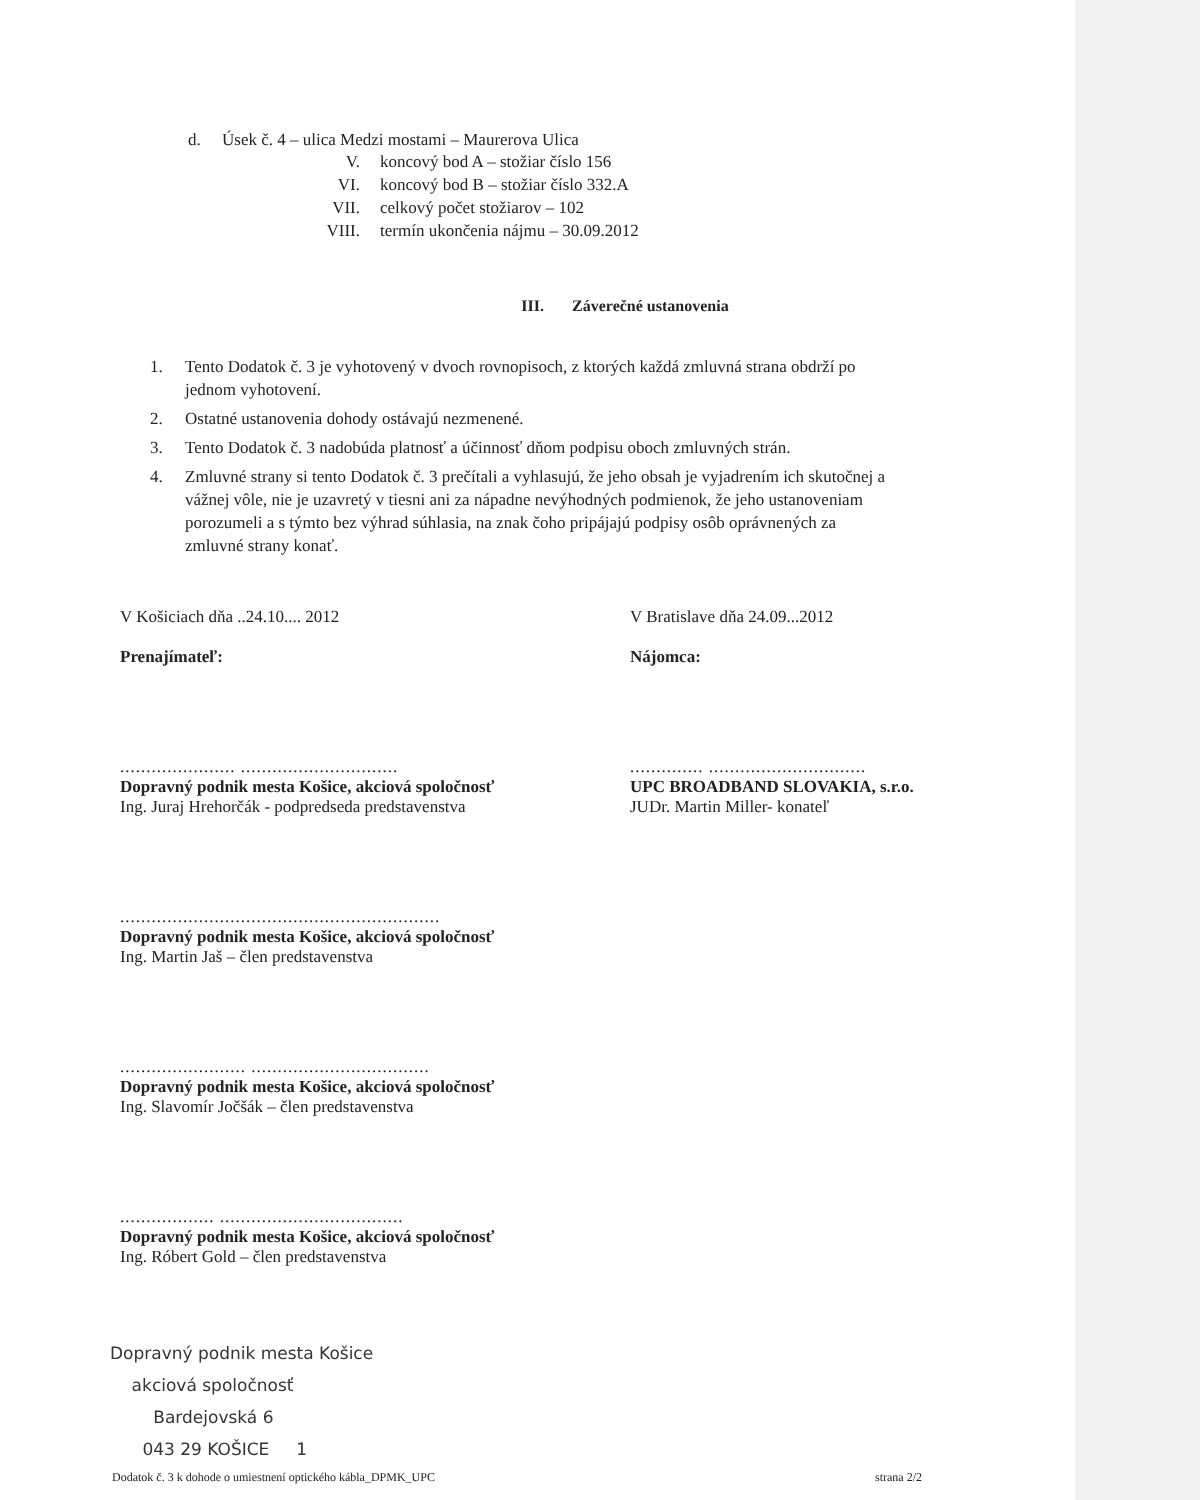d. Úsek č. 4 – ulica Medzi mostami – Maurerova Ulica
V. koncový bod A – stožiar číslo 156
VI. koncový bod B – stožiar číslo 332.A
VII. celkový počet stožiarov – 102
VIII. termín ukončenia nájmu – 30.09.2012
III. Záverečné ustanovenia
1. Tento Dodatok č. 3 je vyhotovený v dvoch rovnopisoch, z ktorých každá zmluvná strana obdrží po jednom vyhotovení.
2. Ostatné ustanovenia dohody ostávajú nezmenené.
3. Tento Dodatok č. 3 nadobúda platnosť a účinnosť dňom podpisu oboch zmluvných strán.
4. Zmluvné strany si tento Dodatok č. 3 prečítali a vyhlasujú, že jeho obsah je vyjadrením ich skutočnej a vážnej vôle, nie je uzavretý v tiesni ani za nápadne nevýhodných podmienok, že jeho ustanoveniam porozumeli a s týmto bez výhrad súhlasia, na znak čoho pripájajú podpisy osôb oprávnených za zmluvné strany konať.
V Košiciach dňa ..24.10.... 2012
Prenajímateľ:
...................... ..............................
Dopravný podnik mesta Košice, akciová spoločnosť
Ing. Juraj Hrehorčák - podpredseda predstavenstva
.............................................................
Dopravný podnik mesta Košice, akciová spoločnosť
Ing. Martin Jaš – člen predstavenstva
........................ ..................................
Dopravný podnik mesta Košice, akciová spoločnosť
Ing. Slavomír Jočšák – člen predstavenstva
.................. ...................................
Dopravný podnik mesta Košice, akciová spoločnosť
Ing. Róbert Gold – člen predstavenstva
V Bratislave dňa 24.09...2012
Nájomca:
.............. ..............................
UPC BROADBAND SLOVAKIA, s.r.o.
JUDr. Martin Miller- konateľ
Dopravný podnik mesta Košice
akciová spoločnosť
Bardejovská 6
043 29 KOŠICE 1
Dodatok č. 3 k dohode o umiestnení optického kábla_DPMK_UPC strana 2/2